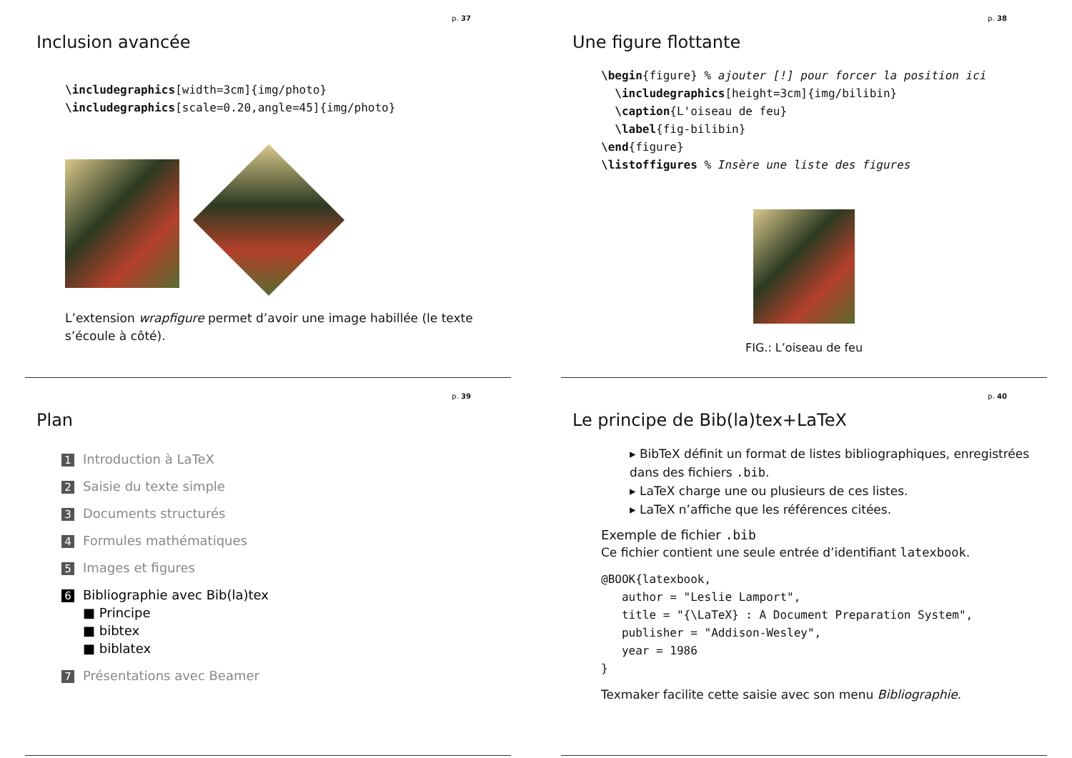p. 37
Inclusion avancée
\includegraphics[width=3cm]{img/photo}
\includegraphics[scale=0.20,angle=45]{img/photo}
L’extension wrapfigure permet d’avoir une image habillée (le texte s’écoule à côté).
p. 38
Une figure flottante
\begin{figure} % ajouter [!] pour forcer la position ici
  \includegraphics[height=3cm]{img/bilibin}
  \caption{L'oiseau de feu}
  \label{fig-bilibin}
\end{figure}
\listoffigures % Insère une liste des figures
FIG.: L’oiseau de feu
p. 39
Plan
1 Introduction à LaTeX
2 Saisie du texte simple
3 Documents structurés
4 Formules mathématiques
5 Images et figures
6 Bibliographie avec Bib(la)tex
■ Principe
■ bibtex
■ biblatex
7 Présentations avec Beamer
p. 40
Le principe de Bib(la)tex+LaTeX
▸ BibTeX définit un format de listes bibliographiques, enregistrées dans des fichiers .bib.
▸ LaTeX charge une ou plusieurs de ces listes.
▸ LaTeX n’affiche que les références citées.
Exemple de fichier .bib
Ce fichier contient une seule entrée d’identifiant latexbook.
@BOOK{latexbook,
   author = "Leslie Lamport",
   title = "{\LaTeX} : A Document Preparation System",
   publisher = "Addison-Wesley",
   year = 1986
}
Texmaker facilite cette saisie avec son menu Bibliographie.